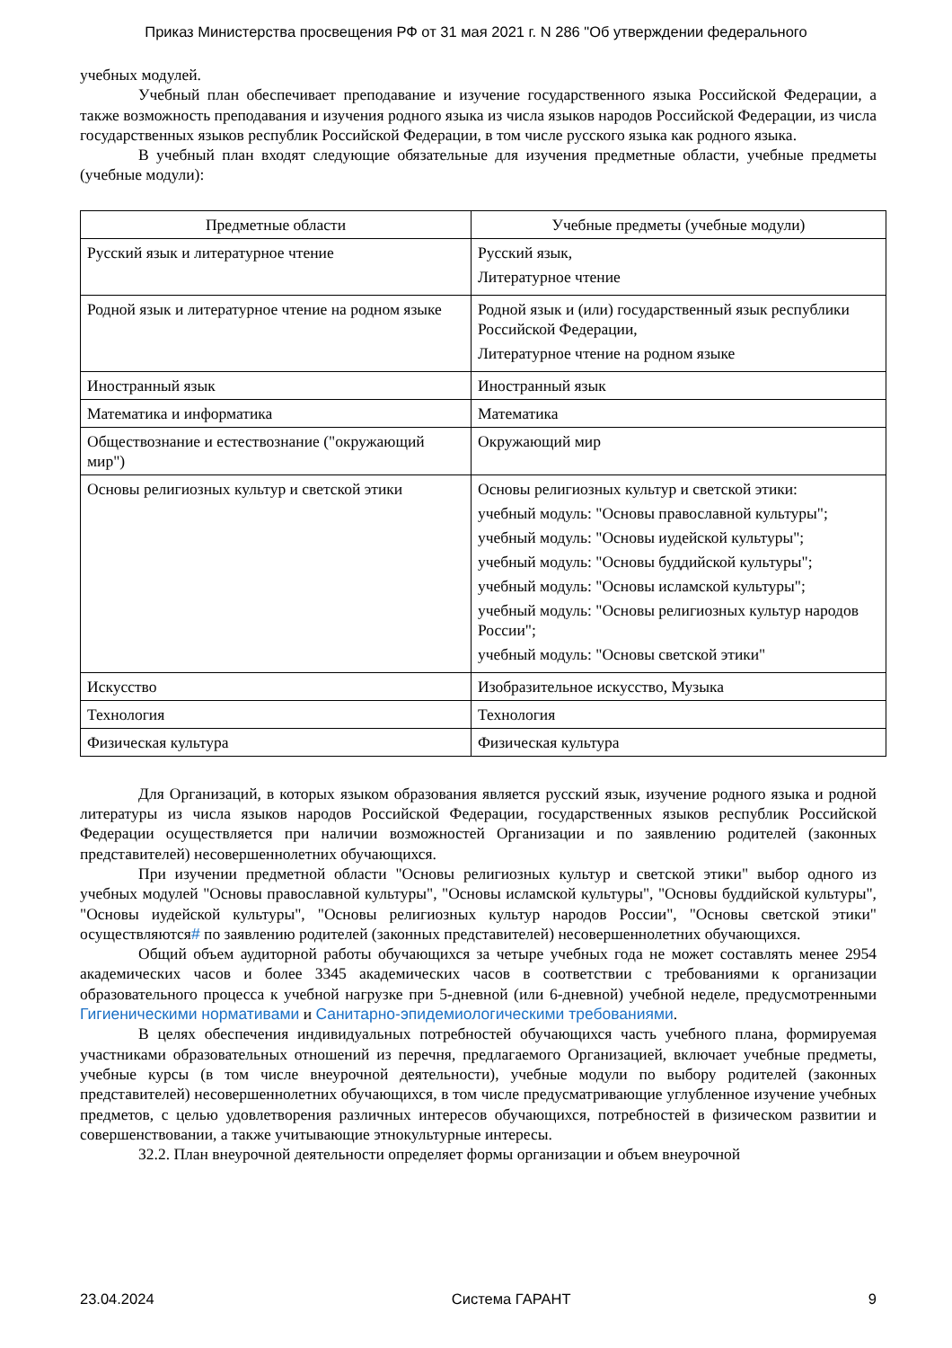Приказ Министерства просвещения РФ от 31 мая 2021 г. N 286 "Об утверждении федерального
учебных модулей.
Учебный план обеспечивает преподавание и изучение государственного языка Российской Федерации, а также возможность преподавания и изучения родного языка из числа языков народов Российской Федерации, из числа государственных языков республик Российской Федерации, в том числе русского языка как родного языка.
В учебный план входят следующие обязательные для изучения предметные области, учебные предметы (учебные модули):
| Предметные области | Учебные предметы (учебные модули) |
| --- | --- |
| Русский язык и литературное чтение | Русский язык, Литературное чтение |
| Родной язык и литературное чтение на родном языке | Родной язык и (или) государственный язык республики Российской Федерации, Литературное чтение на родном языке |
| Иностранный язык | Иностранный язык |
| Математика и информатика | Математика |
| Обществознание и естествознание ("окружающий мир") | Окружающий мир |
| Основы религиозных культур и светской этики | Основы религиозных культур и светской этики: учебный модуль: "Основы православной культуры"; учебный модуль: "Основы иудейской культуры"; учебный модуль: "Основы буддийской культуры"; учебный модуль: "Основы исламской культуры"; учебный модуль: "Основы религиозных культур народов России"; учебный модуль: "Основы светской этики" |
| Искусство | Изобразительное искусство, Музыка |
| Технология | Технология |
| Физическая культура | Физическая культура |
Для Организаций, в которых языком образования является русский язык, изучение родного языка и родной литературы из числа языков народов Российской Федерации, государственных языков республик Российской Федерации осуществляется при наличии возможностей Организации и по заявлению родителей (законных представителей) несовершеннолетних обучающихся.
При изучении предметной области "Основы религиозных культур и светской этики" выбор одного из учебных модулей "Основы православной культуры", "Основы исламской культуры", "Основы буддийской культуры", "Основы иудейской культуры", "Основы религиозных культур народов России", "Основы светской этики" осуществляются# по заявлению родителей (законных представителей) несовершеннолетних обучающихся.
Общий объем аудиторной работы обучающихся за четыре учебных года не может составлять менее 2954 академических часов и более 3345 академических часов в соответствии с требованиями к организации образовательного процесса к учебной нагрузке при 5-дневной (или 6-дневной) учебной неделе, предусмотренными Гигиеническими нормативами и Санитарно-эпидемиологическими требованиями.
В целях обеспечения индивидуальных потребностей обучающихся часть учебного плана, формируемая участниками образовательных отношений из перечня, предлагаемого Организацией, включает учебные предметы, учебные курсы (в том числе внеурочной деятельности), учебные модули по выбору родителей (законных представителей) несовершеннолетних обучающихся, в том числе предусматривающие углубленное изучение учебных предметов, с целью удовлетворения различных интересов обучающихся, потребностей в физическом развитии и совершенствовании, а также учитывающие этнокультурные интересы.
32.2. План внеурочной деятельности определяет формы организации и объем внеурочной
23.04.2024 Система ГАРАНТ 9